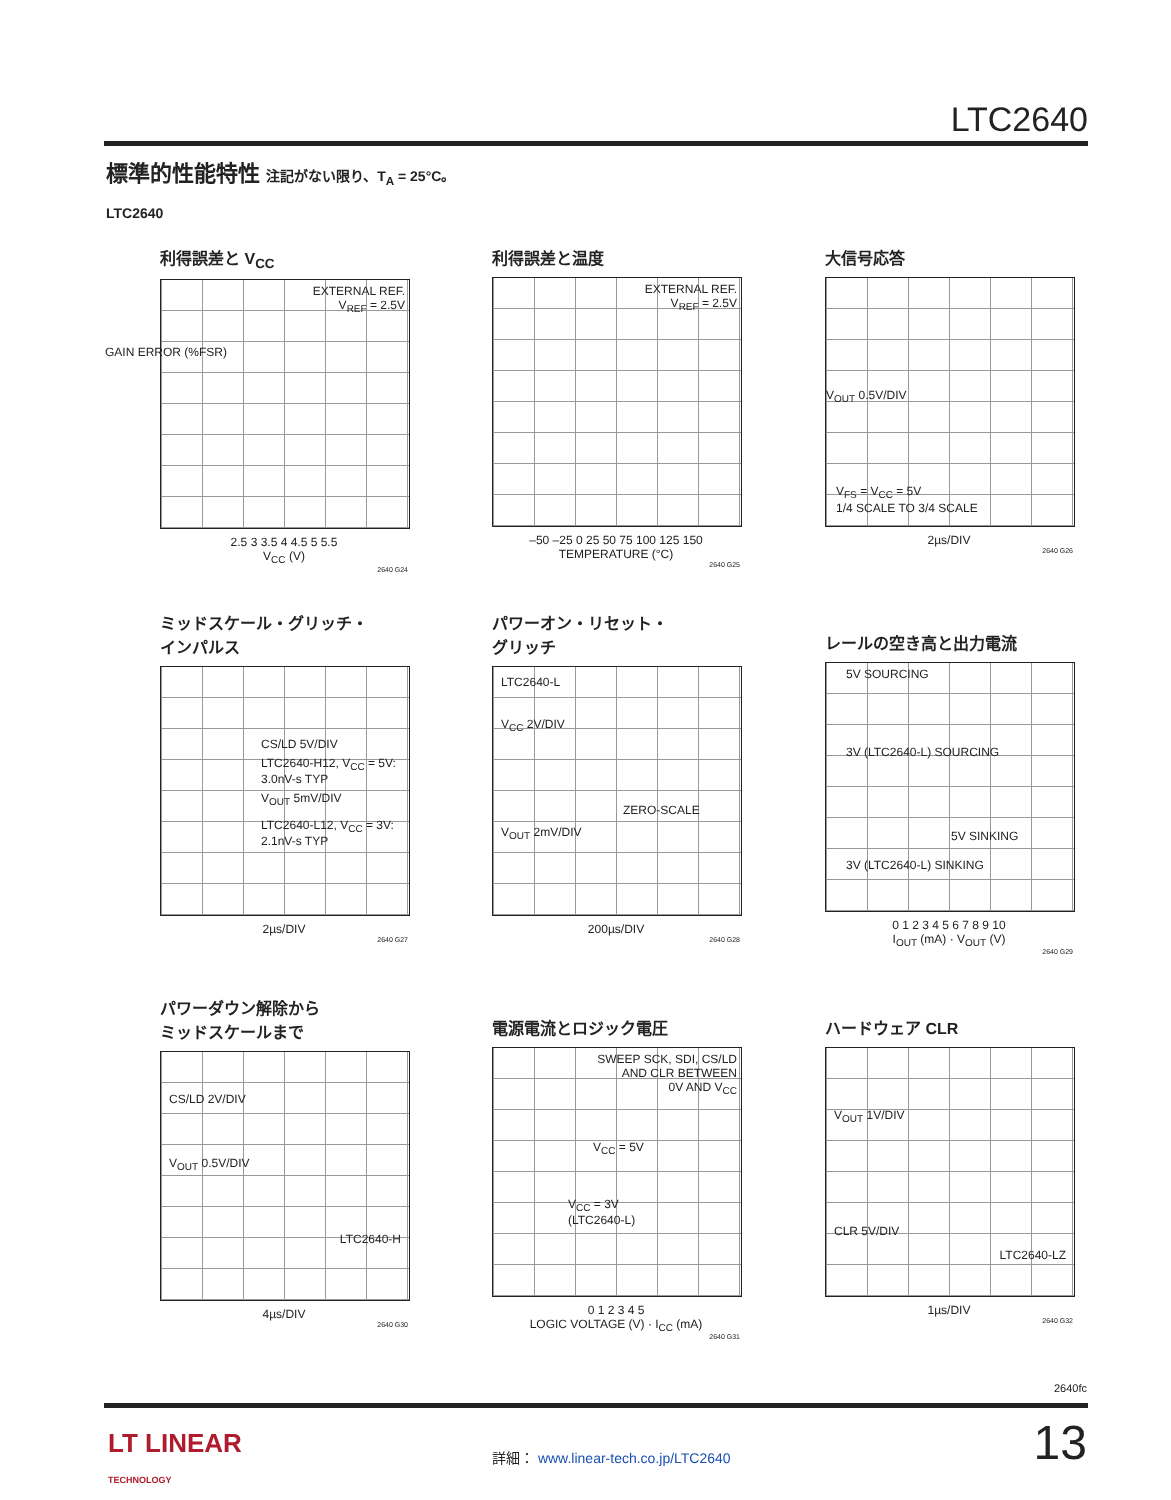LTC2640
標準的性能特性 注記がない限り、T<sub>A</sub> = 25°C。
LTC2640
利得誤差と V<sub>CC</sub>
EXTERNAL REF.
V<sub>REF</sub> = 2.5V
2.5 3 3.5 4 4.5 5 5.5
V<sub>CC</sub> (V)
2640 G24
GAIN ERROR (%FSR)
利得誤差と温度
EXTERNAL REF.
V<sub>REF</sub> = 2.5V
–50 –25 0 25 50 75 100 125 150
TEMPERATURE (°C)
2640 G25
大信号応答
V<sub>OUT</sub> 0.5V/DIV
V<sub>FS</sub> = V<sub>CC</sub> = 5V
1/4 SCALE TO 3/4 SCALE
2µs/DIV
2640 G26
ミッドスケール・グリッチ・
インパルス
CS/LD 5V/DIV
LTC2640-H12, V<sub>CC</sub> = 5V:
3.0nV-s TYP
V<sub>OUT</sub> 5mV/DIV
LTC2640-L12, V<sub>CC</sub> = 3V:
2.1nV-s TYP
2µs/DIV
2640 G27
パワーオン・リセット・
グリッチ
LTC2640-L
V<sub>CC</sub> 2V/DIV
ZERO-SCALE
V<sub>OUT</sub> 2mV/DIV
200µs/DIV
2640 G28
レールの空き高と出力電流
5V SOURCING
3V (LTC2640-L) SOURCING
5V SINKING
3V (LTC2640-L) SINKING
0 1 2 3 4 5 6 7 8 9 10
I<sub>OUT</sub> (mA) · V<sub>OUT</sub> (V)
2640 G29
パワーダウン解除から
ミッドスケールまで
CS/LD 2V/DIV
V<sub>OUT</sub> 0.5V/DIV
LTC2640-H
4µs/DIV
2640 G30
電源電流とロジック電圧
SWEEP SCK, SDI, CS/LD
AND CLR BETWEEN
0V AND V<sub>CC</sub>
V<sub>CC</sub> = 5V
V<sub>CC</sub> = 3V
(LTC2640-L)
0 1 2 3 4 5
LOGIC VOLTAGE (V) · I<sub>CC</sub> (mA)
2640 G31
ハードウェア CLR
V<sub>OUT</sub> 1V/DIV
CLR 5V/DIV
LTC2640-LZ
1µs/DIV
2640 G32
2640fc
LT LINEAR
TECHNOLOGY
詳細： www.linear-tech.co.jp/LTC2640
13